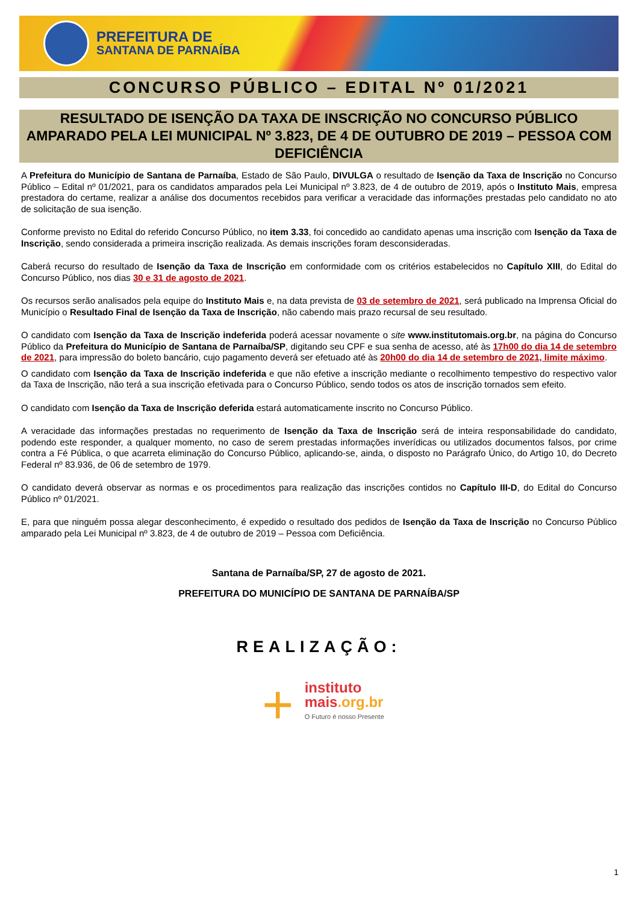PREFEITURA DE
SANTANA DE PARNAÍBA
CONCURSO PÚBLICO – EDITAL Nº 01/2021
RESULTADO DE ISENÇÃO DA TAXA DE INSCRIÇÃO NO CONCURSO PÚBLICO AMPARADO PELA LEI MUNICIPAL Nº 3.823, DE 4 DE OUTUBRO DE 2019 – PESSOA COM DEFICIÊNCIA
A Prefeitura do Município de Santana de Parnaíba, Estado de São Paulo, DIVULGA o resultado de Isenção da Taxa de Inscrição no Concurso Público – Edital nº 01/2021, para os candidatos amparados pela Lei Municipal nº 3.823, de 4 de outubro de 2019, após o Instituto Mais, empresa prestadora do certame, realizar a análise dos documentos recebidos para verificar a veracidade das informações prestadas pelo candidato no ato de solicitação de sua isenção.
Conforme previsto no Edital do referido Concurso Público, no item 3.33, foi concedido ao candidato apenas uma inscrição com Isenção da Taxa de Inscrição, sendo considerada a primeira inscrição realizada. As demais inscrições foram desconsideradas.
Caberá recurso do resultado de Isenção da Taxa de Inscrição em conformidade com os critérios estabelecidos no Capítulo XIII, do Edital do Concurso Público, nos dias 30 e 31 de agosto de 2021.
Os recursos serão analisados pela equipe do Instituto Mais e, na data prevista de 03 de setembro de 2021, será publicado na Imprensa Oficial do Município o Resultado Final de Isenção da Taxa de Inscrição, não cabendo mais prazo recursal de seu resultado.
O candidato com Isenção da Taxa de Inscrição indeferida poderá acessar novamente o site www.institutomais.org.br, na página do Concurso Público da Prefeitura do Município de Santana de Parnaíba/SP, digitando seu CPF e sua senha de acesso, até às 17h00 do dia 14 de setembro de 2021, para impressão do boleto bancário, cujo pagamento deverá ser efetuado até às 20h00 do dia 14 de setembro de 2021, limite máximo.
O candidato com Isenção da Taxa de Inscrição indeferida e que não efetive a inscrição mediante o recolhimento tempestivo do respectivo valor da Taxa de Inscrição, não terá a sua inscrição efetivada para o Concurso Público, sendo todos os atos de inscrição tornados sem efeito.
O candidato com Isenção da Taxa de Inscrição deferida estará automaticamente inscrito no Concurso Público.
A veracidade das informações prestadas no requerimento de Isenção da Taxa de Inscrição será de inteira responsabilidade do candidato, podendo este responder, a qualquer momento, no caso de serem prestadas informações inverídicas ou utilizados documentos falsos, por crime contra a Fé Pública, o que acarreta eliminação do Concurso Público, aplicando-se, ainda, o disposto no Parágrafo Único, do Artigo 10, do Decreto Federal nº 83.936, de 06 de setembro de 1979.
O candidato deverá observar as normas e os procedimentos para realização das inscrições contidos no Capítulo III-D, do Edital do Concurso Público nº 01/2021.
E, para que ninguém possa alegar desconhecimento, é expedido o resultado dos pedidos de Isenção da Taxa de Inscrição no Concurso Público amparado pela Lei Municipal nº 3.823, de 4 de outubro de 2019 – Pessoa com Deficiência.
Santana de Parnaíba/SP, 27 de agosto de 2021.
PREFEITURA DO MUNICÍPIO DE SANTANA DE PARNAÍBA/SP
REALIZAÇÃO:
+ instituto
mais.org.br O Futuro é nosso Presente
1